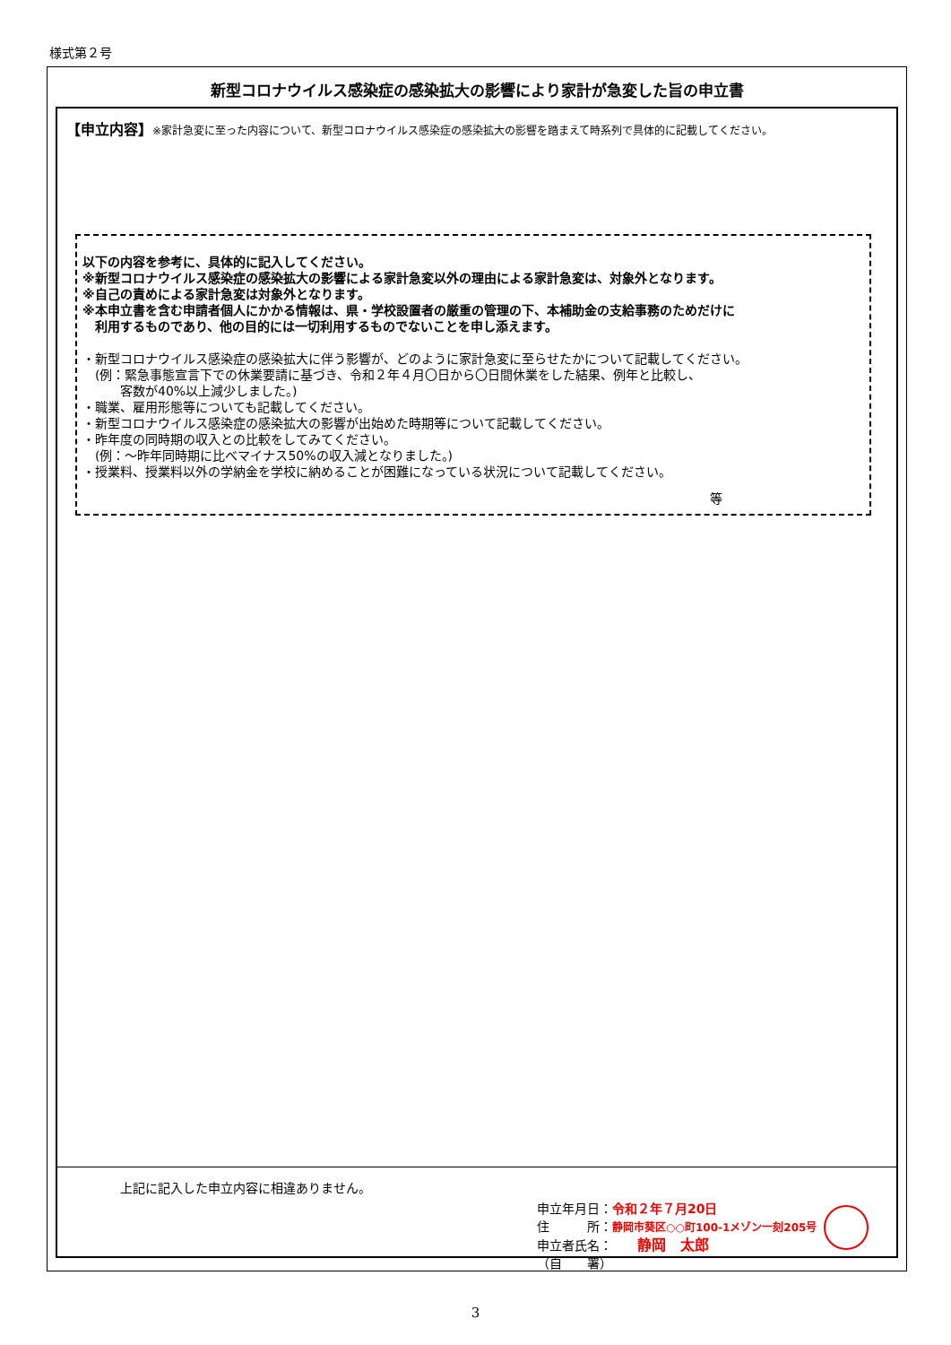様式第２号
新型コロナウイルス感染症の感染拡大の影響により家計が急変した旨の申立書
【申立内容】※家計急変に至った内容について、新型コロナウイルス感染症の感染拡大の影響を踏まえて時系列で具体的に記載してください。
以下の内容を参考に、具体的に記入してください。
※新型コロナウイルス感染症の感染拡大の影響による家計急変以外の理由による家計急変は、対象外となります。
※自己の責めによる家計急変は対象外となります。
※本申立書を含む申請者個人にかかる情報は、県・学校設置者の厳重の管理の下、本補助金の支給事務のためだけに
　利用するものであり、他の目的には一切利用するものでないことを申し添えます。
・新型コロナウイルス感染症の感染拡大に伴う影響が、どのように家計急変に至らせたかについて記載してください。
　(例：緊急事態宣言下での休業要請に基づき、令和２年４月〇日から〇日間休業をした結果、例年と比較し、
　　　客数が40%以上減少しました。)
・職業、雇用形態等についても記載してください。
・新型コロナウイルス感染症の感染拡大の影響が出始めた時期等について記載してください。
・昨年度の同時期の収入との比較をしてみてください。
　(例：～昨年同時期に比べマイナス50%の収入減となりました。)
・授業料、授業料以外の学納金を学校に納めることが困難になっている状況について記載してください。
等
上記に記入した申立内容に相違ありません。
申立年月日：令和２年７月20日
住　　　所：静岡市葵区○○町100-1メゾン一刻205号
申立者氏名：　　静岡　太郎
（自　　署）
3